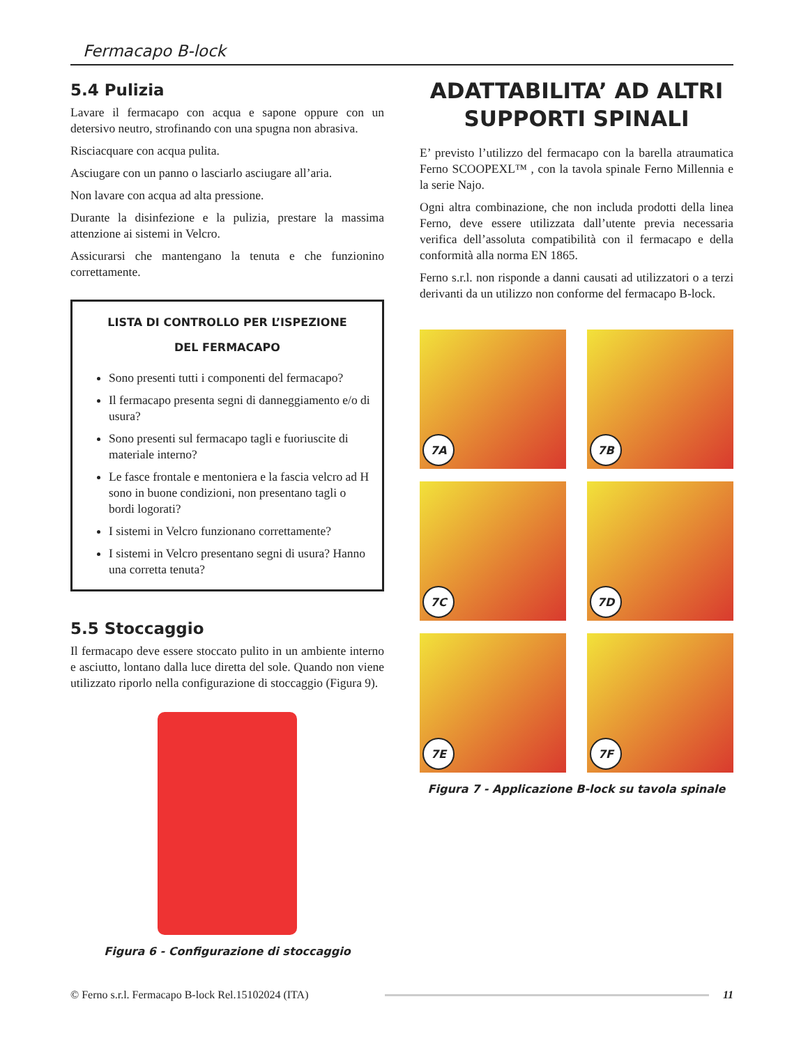Fermacapo B-lock
5.4 Pulizia
Lavare il fermacapo con acqua e sapone oppure con un detersivo neutro, strofinando con una spugna non abrasiva.
Risciacquare con acqua pulita.
Asciugare con un panno o lasciarlo asciugare all’aria.
Non lavare con acqua ad alta pressione.
Durante la disinfezione e la pulizia, prestare la massima attenzione ai sistemi in Velcro.
Assicurarsi che mantengano la tenuta e che funzionino correttamente.
LISTA DI CONTROLLO PER L’ISPEZIONE
DEL FERMACAPO
Sono presenti tutti i componenti del fermacapo?
Il fermacapo presenta segni di danneggiamento e/o di usura?
Sono presenti sul fermacapo tagli e fuoriuscite di materiale interno?
Le fasce frontale e mentoniera e la fascia velcro ad H sono in buone condizioni, non presentano tagli o bordi logorati?
I sistemi in Velcro funzionano correttamente?
I sistemi in Velcro presentano segni di usura? Hanno una corretta tenuta?
5.5 Stoccaggio
Il fermacapo deve essere stoccato pulito in un ambiente interno e asciutto, lontano dalla luce diretta del sole. Quando non viene utilizzato riporlo nella configurazione di stoccaggio (Figura 9).
Figura 6 - Configurazione di stoccaggio
ADATTABILITA’ AD ALTRI SUPPORTI SPINALI
E’ previsto l’utilizzo del fermacapo con la barella atraumatica Ferno SCOOPEXL™ , con la tavola spinale Ferno Millennia e la serie Najo.
Ogni altra combinazione, che non includa prodotti della linea Ferno, deve essere utilizzata dall’utente previa necessaria verifica dell’assoluta compatibilità con il fermacapo e della conformità alla norma EN 1865.
Ferno s.r.l. non risponde a danni causati ad utilizzatori o a terzi derivanti da un utilizzo non conforme del fermacapo B-lock.
7A
7B
7C
7D
7E
7F
Figura 7 - Applicazione B-lock su tavola spinale
© Ferno s.r.l. Fermacapo B-lock Rel.15102024 (ITA) 11